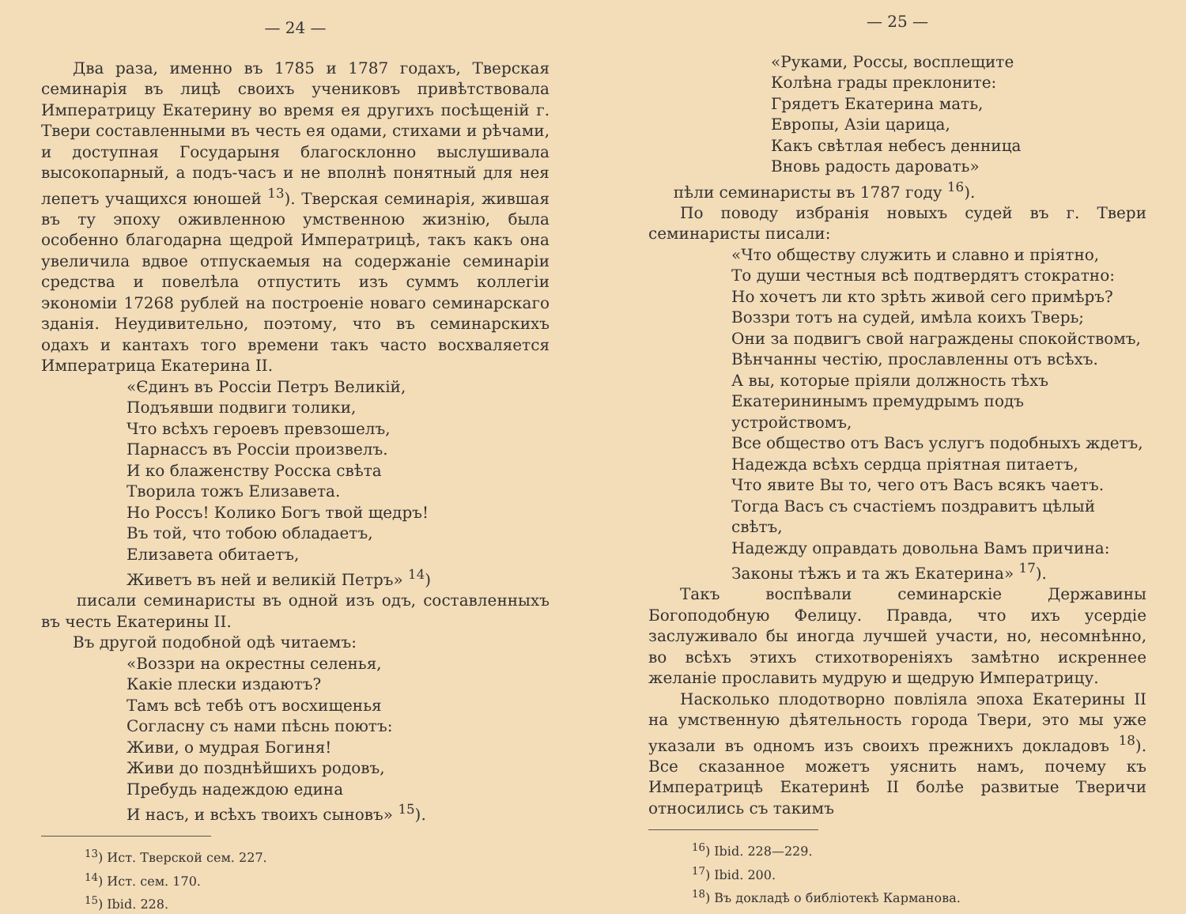— 24 —
Два раза, именно въ 1785 и 1787 годахъ, Тверская семинарія въ лицѣ своихъ учениковъ привѣтствовала Императрицу Екатерину во время ея другихъ посѣщеній г. Твери составленными въ честь ея одами, стихами и рѣчами, и доступная Государыня благосклонно выслушивала высокопарный, а подъ-часъ и не вполнѣ понятный для нея лепетъ учащихся юношей <sup>13</sup>). Тверская семинарія, жившая въ ту эпоху оживленною умственною жизнію, была особенно благодарна щедрой Императрицѣ, такъ какъ она увеличила вдвое отпускаемыя на содержаніе семинаріи средства и повелѣла отпустить изъ суммъ коллегіи экономіи 17268 рублей на построеніе новаго семинарскаго зданія. Неудивительно, поэтому, что въ семинарскихъ одахъ и кантахъ того времени такъ часто восхваляется Императрица Екатерина II.
«Єдинъ въ Россіи Петръ Великій,
Подъявши подвиги толики,
Что всѣхъ героевъ превзошелъ,
Парнассъ въ Россіи произвелъ.
И ко блаженству Росска свѣта
Творила тожъ Елизавета.
Но Россъ! Колико Богъ твой щедръ!
Въ той, что тобою обладаетъ,
Елизавета обитаетъ,
Живетъ въ ней и великій Петръ» <sup>14</sup>)
писали семинаристы въ одной изъ одъ, составленныхъ въ честь Екатерины II.
Въ другой подобной одѣ читаемъ:
«Воззри на окрестны селенья,
Какіе плески издаютъ?
Тамъ всѣ тебѣ отъ восхищенья
Согласну съ нами пѣснь поютъ:
Живи, о мудрая Богиня!
Живи до позднѣйшихъ родовъ,
Пребудь надеждою едина
И насъ, и всѣхъ твоихъ сыновъ» <sup>15</sup>).
<sup>13</sup>) Ист. Тверской сем. 227.
<sup>14</sup>) Ист. сем. 170.
<sup>15</sup>) Ibid. 228.
— 25 —
«Руками, Россы, восплещите
Колѣна грады преклоните:
Грядетъ Екатерина мать,
Европы, Азіи царица,
Какъ свѣтлая небесъ денница
Вновь радость даровать»
пѣли семинаристы въ 1787 году <sup>16</sup>).
По поводу избранія новыхъ судей въ г. Твери семинаристы писали:
«Что обществу служить и славно и пріятно,
То души честныя всѣ подтвердятъ стократно:
Но хочетъ ли кто зрѣть живой сего примѣръ?
Воззри тотъ на судей, имѣла коихъ Тверь;
Они за подвигъ свой награждены спокойствомъ,
Вѣнчанны честію, прославленны отъ всѣхъ.
А вы, которые пріяли должность тѣхъ
Екатерининымъ премудрымъ подъ устройствомъ,
Все общество отъ Васъ услугъ подобныхъ ждетъ,
Надежда всѣхъ сердца пріятная питаетъ,
Что явите Вы то, чего отъ Васъ всякъ чаетъ.
Тогда Васъ съ счастіемъ поздравитъ цѣлый свѣтъ,
Надежду оправдать довольна Вамъ причина:
Законы тѣжъ и та жъ Екатерина» <sup>17</sup>).
Такъ воспѣвали семинарскіе Державины Богоподобную Фелицу. Правда, что ихъ усердіе заслуживало бы иногда лучшей участи, но, несомнѣнно, во всѣхъ этихъ стихотвореніяхъ замѣтно искреннее желаніе прославить мудрую и щедрую Императрицу.
Насколько плодотворно повліяла эпоха Екатерины II на умственную дѣятельность города Твери, это мы уже указали въ одномъ изъ своихъ прежнихъ докладовъ <sup>18</sup>). Все сказанное можетъ уяснить намъ, почему къ Императрицѣ Екатеринѣ II болѣе развитые Тверичи относились съ такимъ
<sup>16</sup>) Ibid. 228—229.
<sup>17</sup>) Ibid. 200.
<sup>18</sup>) Въ докладѣ о библіотекѣ Карманова.